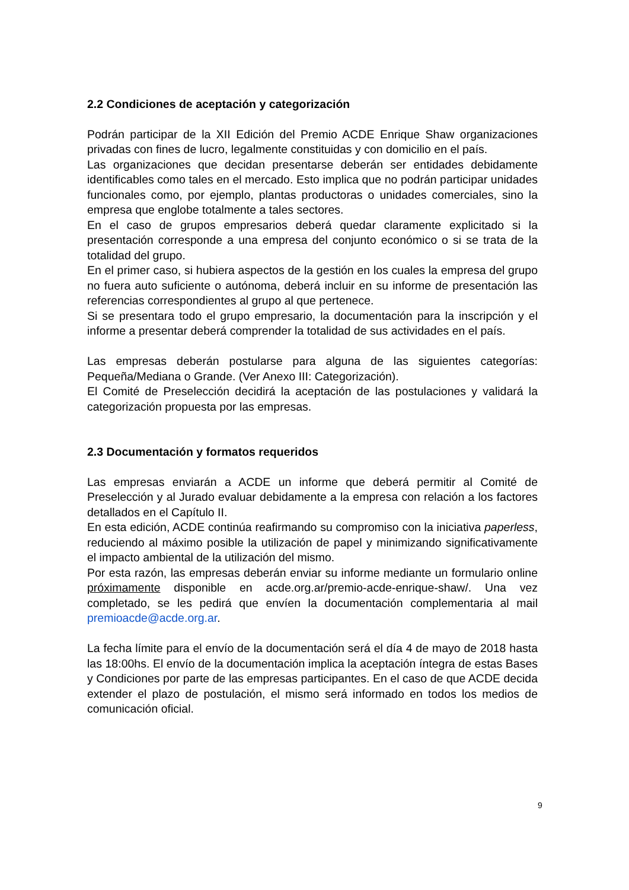2.2 Condiciones de aceptación y categorización
Podrán participar de la XII Edición del Premio ACDE Enrique Shaw organizaciones privadas con fines de lucro, legalmente constituidas y con domicilio en el país.
Las organizaciones que decidan presentarse deberán ser entidades debidamente identificables como tales en el mercado. Esto implica que no podrán participar unidades funcionales como, por ejemplo, plantas productoras o unidades comerciales, sino la empresa que englobe totalmente a tales sectores.
En el caso de grupos empresarios deberá quedar claramente explicitado si la presentación corresponde a una empresa del conjunto económico o si se trata de la totalidad del grupo.
En el primer caso, si hubiera aspectos de la gestión en los cuales la empresa del grupo no fuera auto suficiente o autónoma, deberá incluir en su informe de presentación las referencias correspondientes al grupo al que pertenece.
Si se presentara todo el grupo empresario, la documentación para la inscripción y el informe a presentar deberá comprender la totalidad de sus actividades en el país.
Las empresas deberán postularse para alguna de las siguientes categorías: Pequeña/Mediana o Grande. (Ver Anexo III: Categorización).
El Comité de Preselección decidirá la aceptación de las postulaciones y validará la categorización propuesta por las empresas.
2.3 Documentación y formatos requeridos
Las empresas enviarán a ACDE un informe que deberá permitir al Comité de Preselección y al Jurado evaluar debidamente a la empresa con relación a los factores detallados en el Capítulo II.
En esta edición, ACDE continúa reafirmando su compromiso con la iniciativa paperless, reduciendo al máximo posible la utilización de papel y minimizando significativamente el impacto ambiental de la utilización del mismo.
Por esta razón, las empresas deberán enviar su informe mediante un formulario online próximamente disponible en acde.org.ar/premio-acde-enrique-shaw/. Una vez completado, se les pedirá que envíen la documentación complementaria al mail premioacde@acde.org.ar.
La fecha límite para el envío de la documentación será el día 4 de mayo de 2018 hasta las 18:00hs. El envío de la documentación implica la aceptación íntegra de estas Bases y Condiciones por parte de las empresas participantes. En el caso de que ACDE decida extender el plazo de postulación, el mismo será informado en todos los medios de comunicación oficial.
9